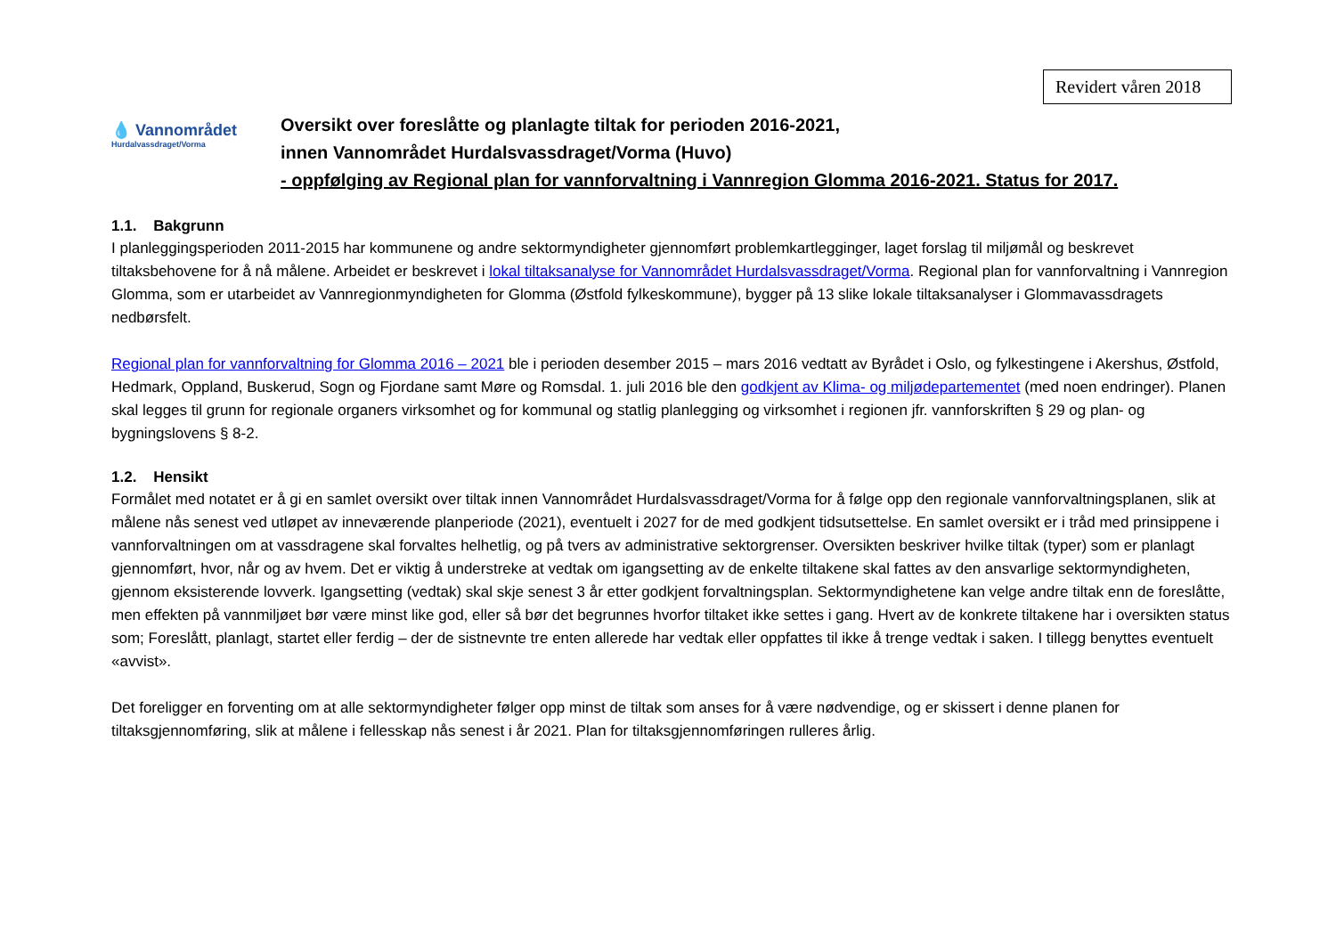Revidert våren 2018
💧 Vannområdet
Hurdalvassdraget/Vorma
Oversikt over foreslåtte og planlagte tiltak for perioden 2016-2021,
innen Vannområdet Hurdalsvassdraget/Vorma (Huvo)
- oppfølging av Regional plan for vannforvaltning i Vannregion Glomma 2016-2021. Status for 2017.
1.1. Bakgrunn
I planleggingsperioden 2011-2015 har kommunene og andre sektormyndigheter gjennomført problemkartlegginger, laget forslag til miljømål og beskrevet tiltaksbehovene for å nå målene. Arbeidet er beskrevet i lokal tiltaksanalyse for Vannområdet Hurdalsvassdraget/Vorma. Regional plan for vannforvaltning i Vannregion Glomma, som er utarbeidet av Vannregionmyndigheten for Glomma (Østfold fylkeskommune), bygger på 13 slike lokale tiltaksanalyser i Glommavassdragets nedbørsfelt.
Regional plan for vannforvaltning for Glomma 2016 – 2021 ble i perioden desember 2015 – mars 2016 vedtatt av Byrådet i Oslo, og fylkestingene i Akershus, Østfold, Hedmark, Oppland, Buskerud, Sogn og Fjordane samt Møre og Romsdal. 1. juli 2016 ble den godkjent av Klima- og miljødepartementet (med noen endringer). Planen skal legges til grunn for regionale organers virksomhet og for kommunal og statlig planlegging og virksomhet i regionen jfr. vannforskriften § 29 og plan- og bygningslovens § 8-2.
1.2. Hensikt
Formålet med notatet er å gi en samlet oversikt over tiltak innen Vannområdet Hurdalsvassdraget/Vorma for å følge opp den regionale vannforvaltningsplanen, slik at målene nås senest ved utløpet av inneværende planperiode (2021), eventuelt i 2027 for de med godkjent tidsutsettelse. En samlet oversikt er i tråd med prinsippene i vannforvaltningen om at vassdragene skal forvaltes helhetlig, og på tvers av administrative sektorgrenser. Oversikten beskriver hvilke tiltak (typer) som er planlagt gjennomført, hvor, når og av hvem. Det er viktig å understreke at vedtak om igangsetting av de enkelte tiltakene skal fattes av den ansvarlige sektormyndigheten, gjennom eksisterende lovverk. Igangsetting (vedtak) skal skje senest 3 år etter godkjent forvaltningsplan. Sektormyndighetene kan velge andre tiltak enn de foreslåtte, men effekten på vannmiljøet bør være minst like god, eller så bør det begrunnes hvorfor tiltaket ikke settes i gang. Hvert av de konkrete tiltakene har i oversikten status som; Foreslått, planlagt, startet eller ferdig – der de sistnevnte tre enten allerede har vedtak eller oppfattes til ikke å trenge vedtak i saken. I tillegg benyttes eventuelt «avvist».
Det foreligger en forventing om at alle sektormyndigheter følger opp minst de tiltak som anses for å være nødvendige, og er skissert i denne planen for tiltaksgjennomføring, slik at målene i fellesskap nås senest i år 2021. Plan for tiltaksgjennomføringen rulleres årlig.